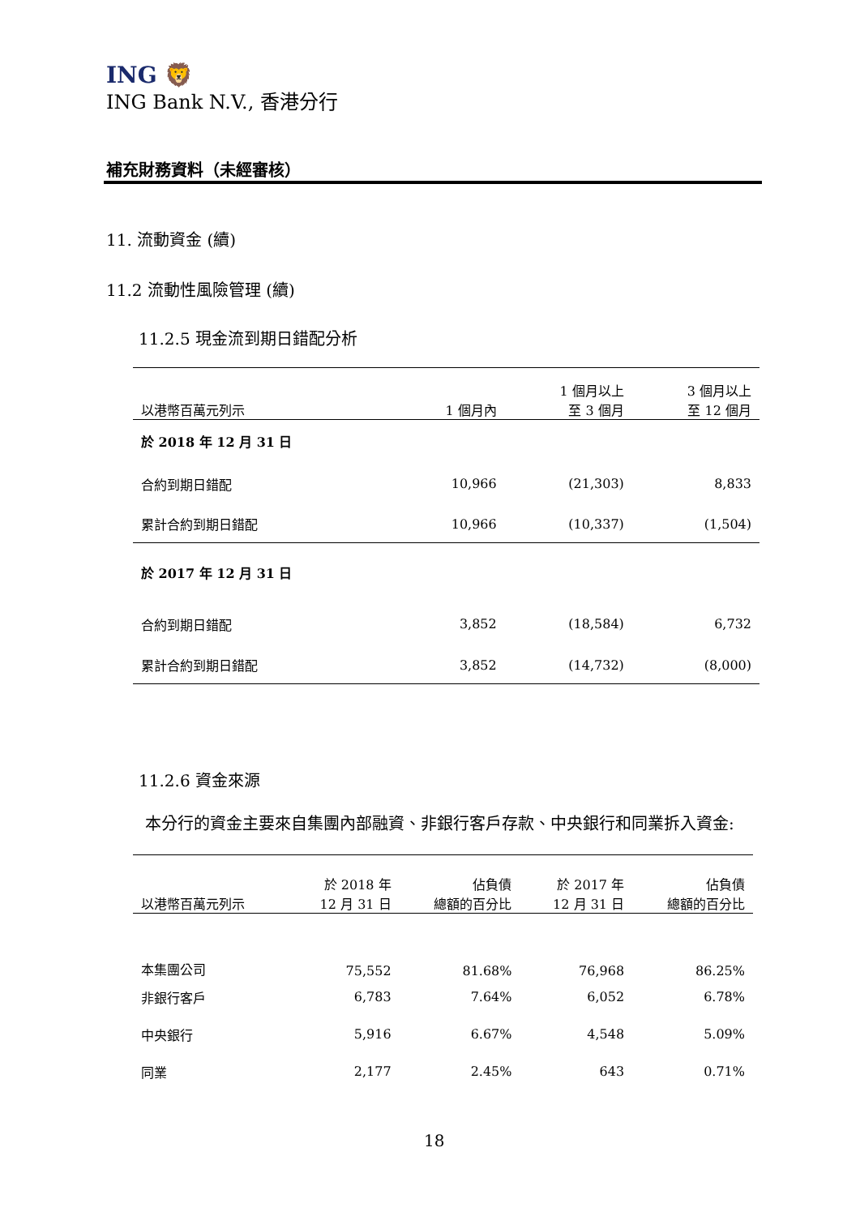ING 🦁
ING Bank N.V., 香港分行
補充財務資料（未經審核）
11. 流動資金 (續)
11.2 流動性風險管理 (續)
11.2.5 現金流到期日錯配分析
| 以港幣百萬元列示 | 1 個月內 | 1 個月以上 至 3 個月 | 3 個月以上 至 12 個月 |
| --- | --- | --- | --- |
| 於 2018 年 12 月 31 日 | | | |
| 合約到期日錯配 | 10,966 | (21,303) | 8,833 |
| 累計合約到期日錯配 | 10,966 | (10,337) | (1,504) |
| 於 2017 年 12 月 31 日 | | | |
| 合約到期日錯配 | 3,852 | (18,584) | 6,732 |
| 累計合約到期日錯配 | 3,852 | (14,732) | (8,000) |
11.2.6 資金來源
本分行的資金主要來自集團內部融資、非銀行客戶存款、中央銀行和同業拆入資金:
| 以港幣百萬元列示 | 於 2018 年 12 月 31 日 | 佔負債 總額的百分比 | 於 2017 年 12 月 31 日 | 佔負債 總額的百分比 |
| --- | --- | --- | --- | --- |
| 本集團公司 | 75,552 | 81.68% | 76,968 | 86.25% |
| 非銀行客戶 | 6,783 | 7.64% | 6,052 | 6.78% |
| 中央銀行 | 5,916 | 6.67% | 4,548 | 5.09% |
| 同業 | 2,177 | 2.45% | 643 | 0.71% |
18